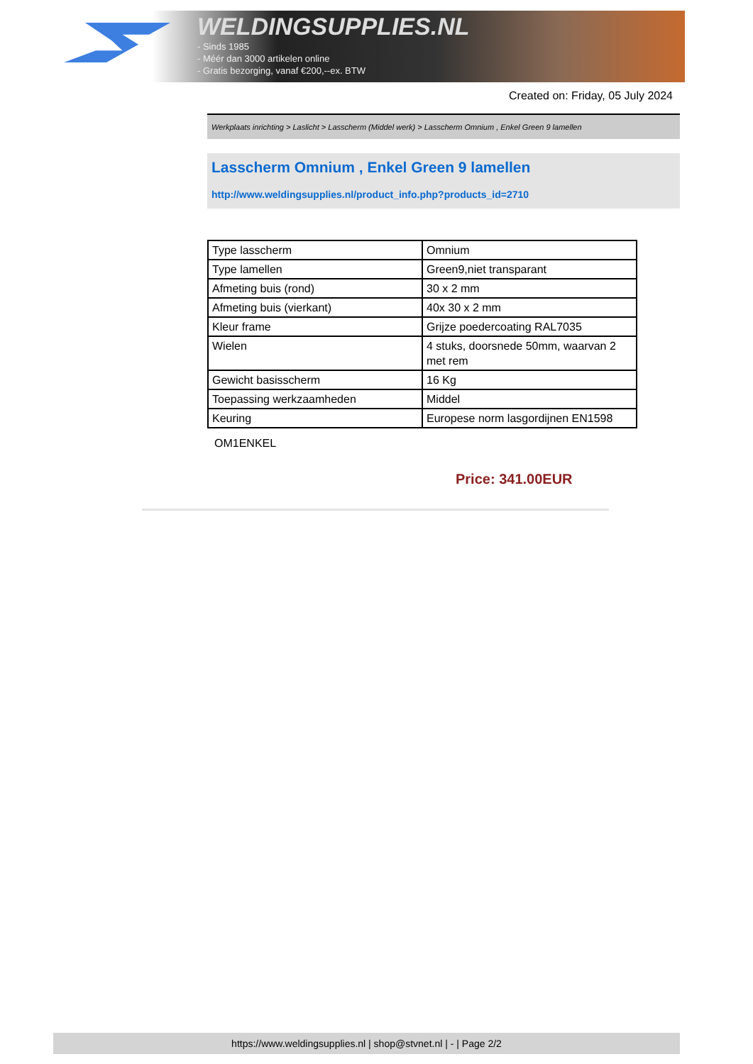WELDINGSUPPLIES.NL
- Sinds 1985
- Méér dan 3000 artikelen online
- Gratis bezorging, vanaf €200,--ex. BTW
Created on: Friday, 05 July 2024
Werkplaats inrichting > Laslicht > Lasscherm (Middel werk) > Lasscherm Omnium , Enkel Green 9 lamellen
Lasscherm Omnium , Enkel Green 9 lamellen
http://www.weldingsupplies.nl/product_info.php?products_id=2710
| Type lasscherm | Omnium |
| Type lamellen | Green9,niet transparant |
| Afmeting buis (rond) | 30 x 2 mm |
| Afmeting buis (vierkant) | 40x 30 x 2 mm |
| Kleur frame | Grijze poedercoating RAL7035 |
| Wielen | 4 stuks, doorsnede 50mm, waarvan 2 met rem |
| Gewicht basisscherm | 16 Kg |
| Toepassing werkzaamheden | Middel |
| Keuring | Europese norm lasgordijnen EN1598 |
OM1ENKEL
Price: 341.00EUR
https://www.weldingsupplies.nl | shop@stvnet.nl | - | Page 2/2